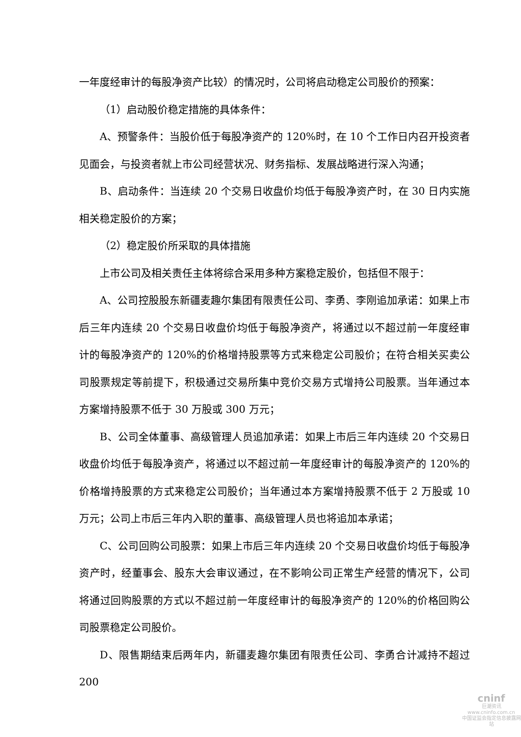一年度经审计的每股净资产比较）的情况时，公司将启动稳定公司股价的预案：
（1）启动股价稳定措施的具体条件：
A、预警条件：当股价低于每股净资产的 120%时，在 10 个工作日内召开投资者见面会，与投资者就上市公司经营状况、财务指标、发展战略进行深入沟通；
B、启动条件：当连续 20 个交易日收盘价均低于每股净资产时，在 30 日内实施相关稳定股价的方案；
（2）稳定股价所采取的具体措施
上市公司及相关责任主体将综合采用多种方案稳定股价，包括但不限于：
A、公司控股股东新疆麦趣尔集团有限责任公司、李勇、李刚追加承诺：如果上市后三年内连续 20 个交易日收盘价均低于每股净资产，将通过以不超过前一年度经审计的每股净资产的 120%的价格增持股票等方式来稳定公司股价；在符合相关买卖公司股票规定等前提下，积极通过交易所集中竞价交易方式增持公司股票。当年通过本方案增持股票不低于 30 万股或 300 万元；
B、公司全体董事、高级管理人员追加承诺：如果上市后三年内连续 20 个交易日收盘价均低于每股净资产，将通过以不超过前一年度经审计的每股净资产的 120%的价格增持股票的方式来稳定公司股价；当年通过本方案增持股票不低于 2 万股或 10 万元；公司上市后三年内入职的董事、高级管理人员也将追加本承诺；
C、公司回购公司股票：如果上市后三年内连续 20 个交易日收盘价均低于每股净资产时，经董事会、股东大会审议通过，在不影响公司正常生产经营的情况下，公司将通过回购股票的方式以不超过前一年度经审计的每股净资产的 120%的价格回购公司股票稳定公司股价。
D、限售期结束后两年内，新疆麦趣尔集团有限责任公司、李勇合计减持不超过 200
cninf
巨潮资讯
www.cninfo.com.cn
中国证监会指定信息披露网站